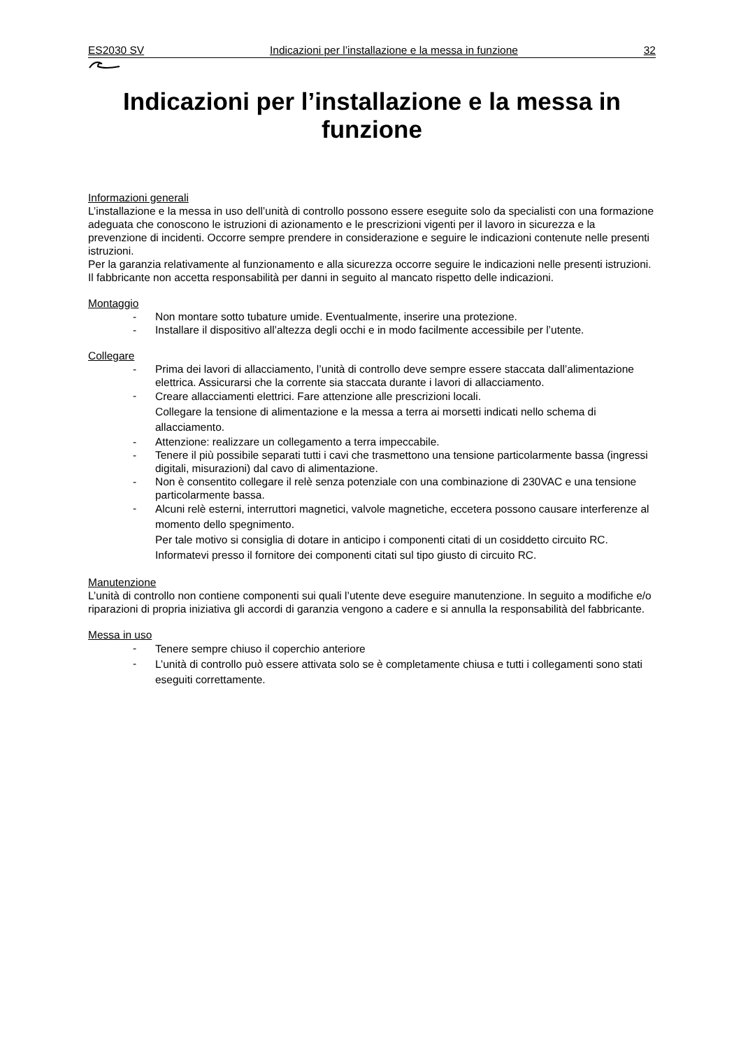ES2030 SV Indicazioni per l’installazione e la messa in funzione 32
Indicazioni per l’installazione e la messa in funzione
Informazioni generali
L’installazione e la messa in uso dell’unità di controllo possono essere eseguite solo da specialisti con una formazione adeguata che conoscono le istruzioni di azionamento e le prescrizioni vigenti per il lavoro in sicurezza e la prevenzione di incidenti. Occorre sempre prendere in considerazione e seguire le indicazioni contenute nelle presenti istruzioni.
Per la garanzia relativamente al funzionamento e alla sicurezza occorre seguire le indicazioni nelle presenti istruzioni. Il fabbricante non accetta responsabilità per danni in seguito al mancato rispetto delle indicazioni.
Montaggio
- Non montare sotto tubature umide. Eventualmente, inserire una protezione.
- Installare il dispositivo all’altezza degli occhi e in modo facilmente accessibile per l’utente.
Collegare
- Prima dei lavori di allacciamento, l’unità di controllo deve sempre essere staccata dall’alimentazione elettrica. Assicurarsi che la corrente sia staccata durante i lavori di allacciamento.
- Creare allacciamenti elettrici. Fare attenzione alle prescrizioni locali.
Collegare la tensione di alimentazione e la messa a terra ai morsetti indicati nello schema di allacciamento.
- Attenzione: realizzare un collegamento a terra impeccabile.
- Tenere il più possibile separati tutti i cavi che trasmettono una tensione particolarmente bassa (ingressi digitali, misurazioni) dal cavo di alimentazione.
- Non è consentito collegare il relè senza potenziale con una combinazione di 230VAC e una tensione particolarmente bassa.
- Alcuni relè esterni, interruttori magnetici, valvole magnetiche, eccetera possono causare interferenze al momento dello spegnimento.
Per tale motivo si consiglia di dotare in anticipo i componenti citati di un cosiddetto circuito RC.
Informatevi presso il fornitore dei componenti citati sul tipo giusto di circuito RC.
Manutenzione
L’unità di controllo non contiene componenti sui quali l’utente deve eseguire manutenzione. In seguito a modifiche e/o riparazioni di propria iniziativa gli accordi di garanzia vengono a cadere e si annulla la responsabilità del fabbricante.
Messa in uso
- Tenere sempre chiuso il coperchio anteriore
- L’unità di controllo può essere attivata solo se è completamente chiusa e tutti i collegamenti sono stati eseguiti correttamente.